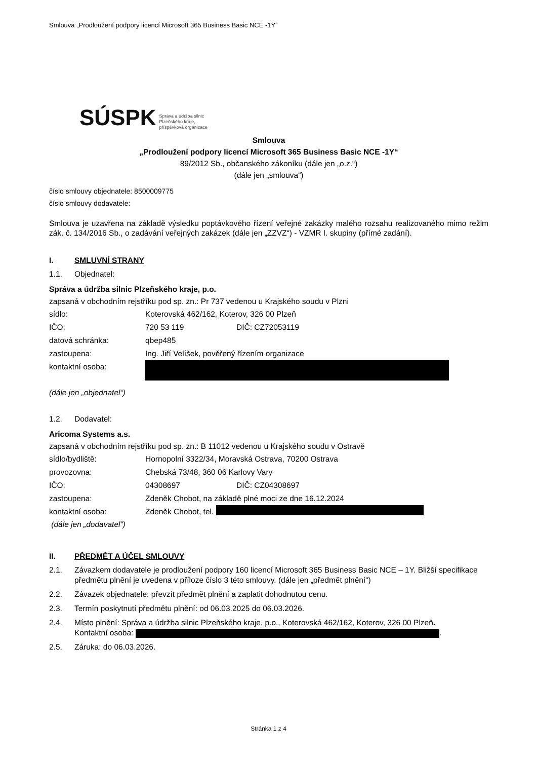Smlouva „Prodloužení podpory licencí Microsoft 365 Business Basic NCE -1Y“
SÚSPK Správa a údržba silnic
Plzeňského kraje,
příspěvková organizace
Smlouva
„Prodloužení podpory licencí Microsoft 365 Business Basic NCE -1Y“
89/2012 Sb., občanského zákoníku (dále jen „o.z.“)
(dále jen „smlouva“)
číslo smlouvy objednatele: 8500009775
číslo smlouvy dodavatele:
Smlouva je uzavřena na základě výsledku poptávkového řízení veřejné zakázky malého rozsahu realizovaného mimo režim zák. č. 134/2016 Sb., o zadávání veřejných zakázek (dále jen „ZZVZ“) - VZMR I. skupiny (přímé zadání).
I. SMLUVNÍ STRANY
1.1. Objednatel:
Správa a údržba silnic Plzeňského kraje, p.o.
zapsaná v obchodním rejstříku pod sp. zn.: Pr 737 vedenou u Krajského soudu v Plzni
sídlo: Koterovská 462/162, Koterov, 326 00 Plzeň
IČO: 720 53 119 DIČ: CZ72053119
datová schránka: qbep485
zastoupena: Ing. Jiří Velíšek, pověřený řízením organizace
kontaktní osoba:
(dále jen „objednatel“)
1.2. Dodavatel:
Aricoma Systems a.s.
zapsaná v obchodním rejstříku pod sp. zn.: B 11012 vedenou u Krajského soudu v Ostravě
sídlo/bydliště: Hornopolní 3322/34, Moravská Ostrava, 70200 Ostrava
provozovna: Chebská 73/48, 360 06 Karlovy Vary
IČO: 04308697 DIČ: CZ04308697
zastoupena: Zdeněk Chobot, na základě plné moci ze dne 16.12.2024
kontaktní osoba: Zdeněk Chobot, tel.
(dále jen „dodavatel“)
II. PŘEDMĚT A ÚČEL SMLOUVY
2.1. Závazkem dodavatele je prodloužení podpory 160 licencí Microsoft 365 Business Basic NCE – 1Y. Bližší specifikace předmětu plnění je uvedena v příloze číslo 3 této smlouvy. (dále jen „předmět plnění“)
2.2. Závazek objednatele: převzít předmět plnění a zaplatit dohodnutou cenu.
2.3. Termín poskytnutí předmětu plnění: od 06.03.2025 do 06.03.2026.
2.4. Místo plnění: Správa a údržba silnic Plzeňského kraje, p.o., Koterovská 462/162, Koterov, 326 00 Plzeň.
Kontaktní osoba: .
2.5. Záruka: do 06.03.2026.
Stránka 1 z 4